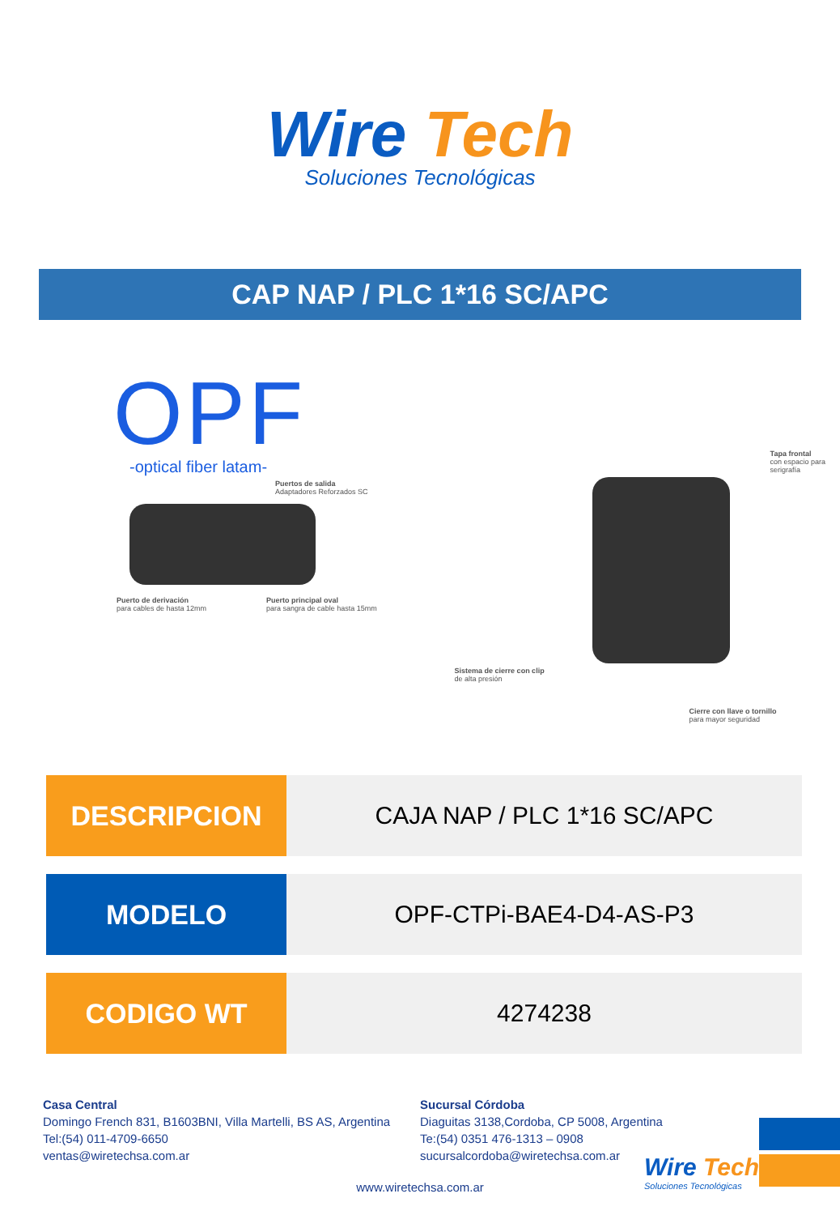Wire Tech
Soluciones Tecnológicas
CAP NAP / PLC 1*16 SC/APC
OPF
-optical fiber latam-
Puertos de salida
Adaptadores Reforzados SC
Puerto de derivación
para cables de hasta 12mm
Puerto principal oval
para sangra de cable hasta 15mm
Tapa frontal
con espacio para serigrafía
Sistema de cierre con clip
de alta presión
Cierre con llave o tornillo
para mayor seguridad
| DESCRIPCION | CAJA NAP / PLC 1*16 SC/APC |
| MODELO | OPF-CTPi-BAE4-D4-AS-P3 |
| CODIGO WT | 4274238 |
Casa Central
Domingo French 831, B1603BNI, Villa Martelli, BS AS, Argentina
Tel:(54) 011-4709-6650
ventas@wiretechsa.com.ar
Sucursal Córdoba
Diaguitas 3138,Cordoba, CP 5008, Argentina
Te:(54) 0351 476-1313 – 0908
sucursalcordoba@wiretechsa.com.ar
www.wiretechsa.com.ar
Wire Tech
Soluciones Tecnológicas